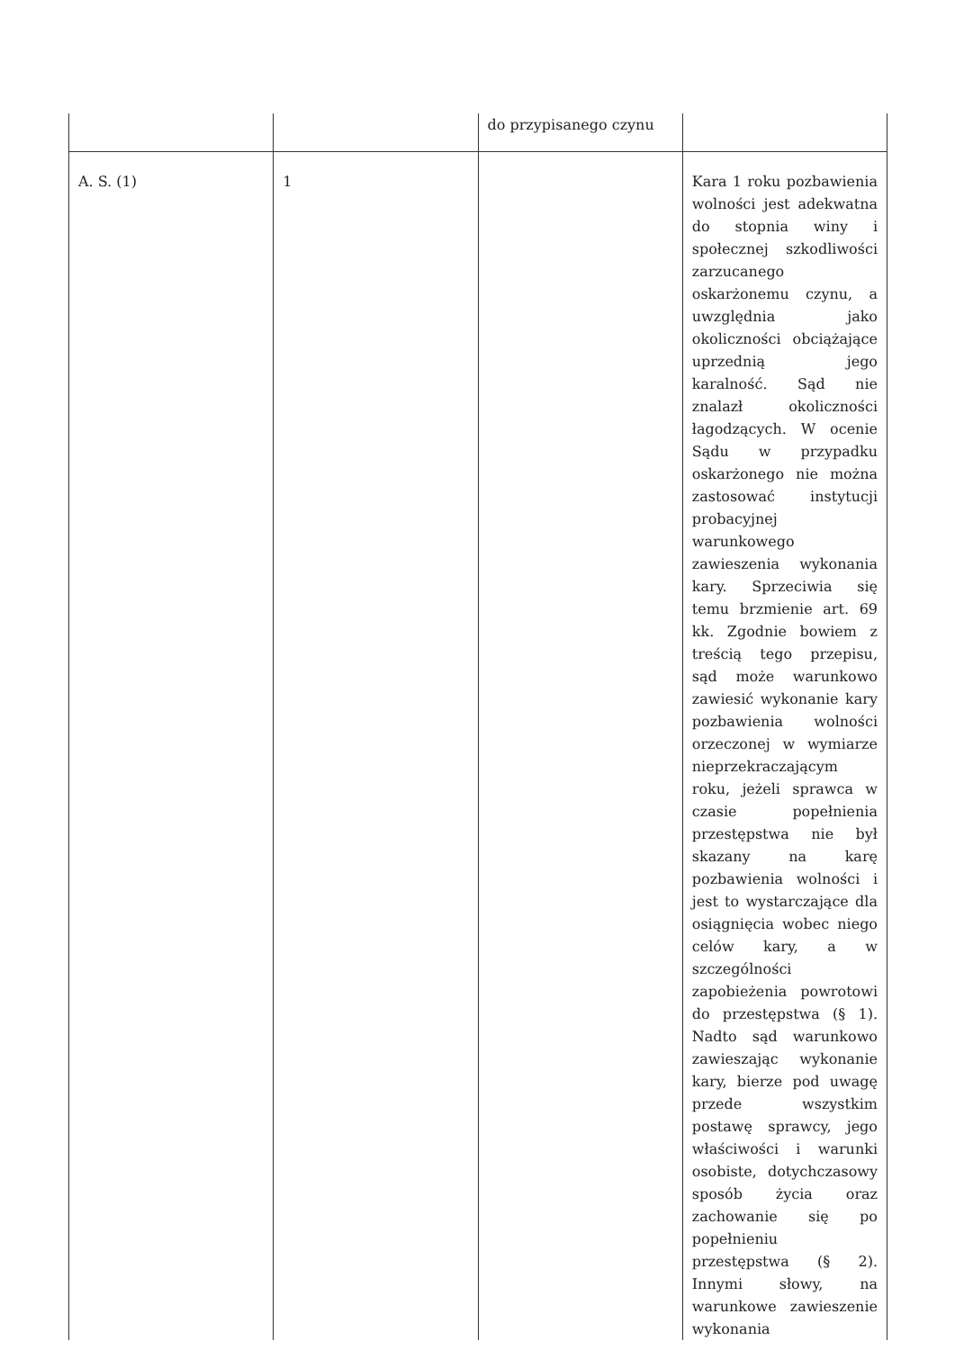| | | do przypisanego czynu | |
| A. S. (1) | 1 | | Kara 1 roku pozbawienia wolności jest adekwatna do stopnia winy i społecznej szkodliwości zarzucanego oskarżonemu czynu, a uwzględnia jako okoliczności obciążające uprzednią jego karalność. Sąd nie znalazł okoliczności łagodzących. W ocenie Sądu w przypadku oskarżonego nie można zastosować instytucji probacyjnej warunkowego zawieszenia wykonania kary. Sprzeciwia się temu brzmienie art. 69 kk. Zgodnie bowiem z treścią tego przepisu, sąd może warunkowo zawiesić wykonanie kary pozbawienia wolności orzeczonej w wymiarze nieprzekraczającym roku, jeżeli sprawca w czasie popełnienia przestępstwa nie był skazany na karę pozbawienia wolności i jest to wystarczające dla osiągnięcia wobec niego celów kary, a w szczególności zapobieżenia powrotowi do przestępstwa (§ 1). Nadto sąd warunkowo zawieszając wykonanie kary, bierze pod uwagę przede wszystkim postawę sprawcy, jego właściwości i warunki osobiste, dotychczasowy sposób życia oraz zachowanie się po popełnieniu przestępstwa (§ 2). Innymi słowy, na warunkowe zawieszenie wykonania |